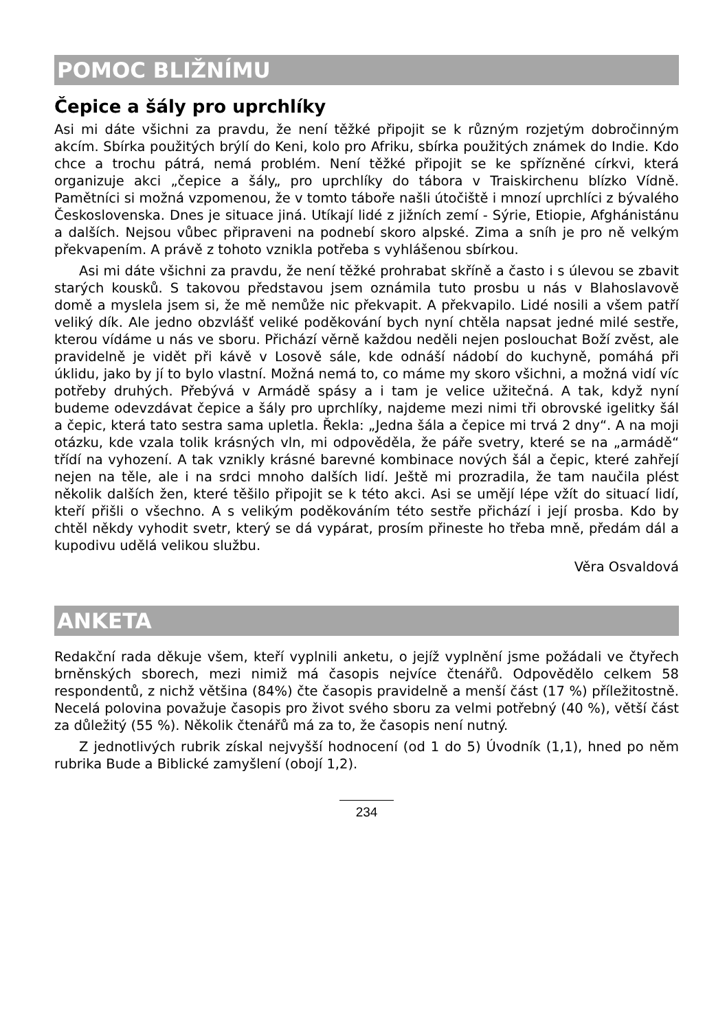POMOC BLIŽNÍMU
Čepice a šály pro uprchlíky
Asi mi dáte všichni za pravdu, že není těžké připojit se k různým rozjetým dobročinným akcím. Sbírka použitých brýlí do Keni, kolo pro Afriku, sbírka použitých známek do Indie. Kdo chce a trochu pátrá, nemá problém. Není těžké připojit se ke spřízněné církvi, která organizuje akci „čepice a šály„ pro uprchlíky do tábora v Traiskirchenu blízko Vídně. Pamětníci si možná vzpomenou, že v tomto táboře našli útočiště i mnozí uprchlíci z bývalého Československa. Dnes je situace jiná. Utíkají lidé z jižních zemí - Sýrie, Etiopie, Afghánistánu a dalších. Nejsou vůbec připraveni na podnebí skoro alpské. Zima a sníh je pro ně velkým překvapením. A právě z tohoto vznikla potřeba s vyhlášenou sbírkou.
Asi mi dáte všichni za pravdu, že není těžké prohrabat skříně a často i s úlevou se zbavit starých kousků. S takovou představou jsem oznámila tuto prosbu u nás v Blahoslavově domě a myslela jsem si, že mě nemůže nic překvapit. A překvapilo. Lidé nosili a všem patří veliký dík. Ale jedno obzvlášť veliké poděkování bych nyní chtěla napsat jedné milé sestře, kterou vídáme u nás ve sboru. Přichází věrně každou neděli nejen poslouchat Boží zvěst, ale pravidelně je vidět při kávě v Losově sále, kde odnáší nádobí do kuchyně, pomáhá při úklidu, jako by jí to bylo vlastní. Možná nemá to, co máme my skoro všichni, a možná vidí víc potřeby druhých. Přebývá v Armádě spásy a i tam je velice užitečná. A tak, když nyní budeme odevzdávat čepice a šály pro uprchlíky, najdeme mezi nimi tři obrovské igelitky šál a čepic, která tato sestra sama upletla. Řekla: „Jedna šála a čepice mi trvá 2 dny“. A na moji otázku, kde vzala tolik krásných vln, mi odpověděla, že páře svetry, které se na „armádě“ třídí na vyhození. A tak vznikly krásné barevné kombinace nových šál a čepic, které zahřejí nejen na těle, ale i na srdci mnoho dalších lidí. Ještě mi prozradila, že tam naučila plést několik dalších žen, které těšilo připojit se k této akci. Asi se umějí lépe vžít do situací lidí, kteří přišli o všechno. A s velikým poděkováním této sestře přichází i její prosba. Kdo by chtěl někdy vyhodit svetr, který se dá vypárat, prosím přineste ho třeba mně, předám dál a kupodivu udělá velikou službu.
Věra Osvaldová
ANKETA
Redakční rada děkuje všem, kteří vyplnili anketu, o jejíž vyplnění jsme požádali ve čtyřech brněnských sborech, mezi nimiž má časopis nejvíce čtenářů. Odpovědělo celkem 58 respondentů, z nichž většina (84%) čte časopis pravidelně a menší část (17 %) příležitostně. Necelá polovina považuje časopis pro život svého sboru za velmi potřebný (40 %), větší část za důležitý (55 %). Několik čtenářů má za to, že časopis není nutný.
Z jednotlivých rubrik získal nejvyšší hodnocení (od 1 do 5) Úvodník (1,1), hned po něm rubrika Bude a Biblické zamyšlení (obojí 1,2).
234